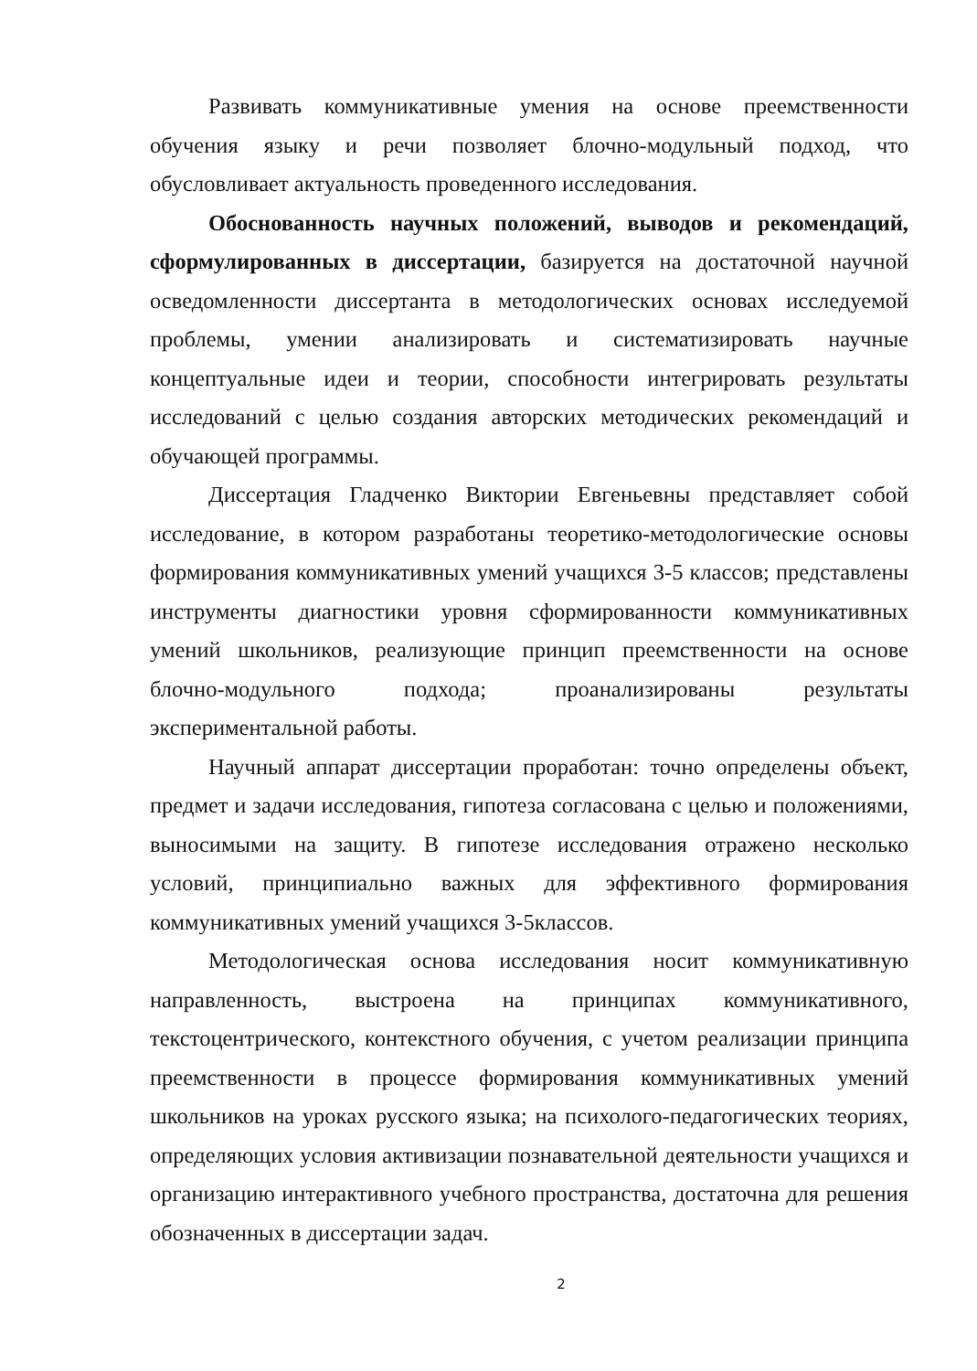Развивать коммуникативные умения на основе преемственности обучения языку и речи позволяет блочно-модульный подход, что обусловливает актуальность проведенного исследования.
Обоснованность научных положений, выводов и рекомендаций, сформулированных в диссертации, базируется на достаточной научной осведомленности диссертанта в методологических основах исследуемой проблемы, умении анализировать и систематизировать научные концептуальные идеи и теории, способности интегрировать результаты исследований с целью создания авторских методических рекомендаций и обучающей программы.
Диссертация Гладченко Виктории Евгеньевны представляет собой исследование, в котором разработаны теоретико-методологические основы формирования коммуникативных умений учащихся 3-5 классов; представлены инструменты диагностики уровня сформированности коммуникативных умений школьников, реализующие принцип преемственности на основе блочно-модульного подхода; проанализированы результаты экспериментальной работы.
Научный аппарат диссертации проработан: точно определены объект, предмет и задачи исследования, гипотеза согласована с целью и положениями, выносимыми на защиту. В гипотезе исследования отражено несколько условий, принципиально важных для эффективного формирования коммуникативных умений учащихся 3-5классов.
Методологическая основа исследования носит коммуникативную направленность, выстроена на принципах коммуникативного, текстоцентрического, контекстного обучения, с учетом реализации принципа преемственности в процессе формирования коммуникативных умений школьников на уроках русского языка; на психолого-педагогических теориях, определяющих условия активизации познавательной деятельности учащихся и организацию интерактивного учебного пространства, достаточна для решения обозначенных в диссертации задач.
2